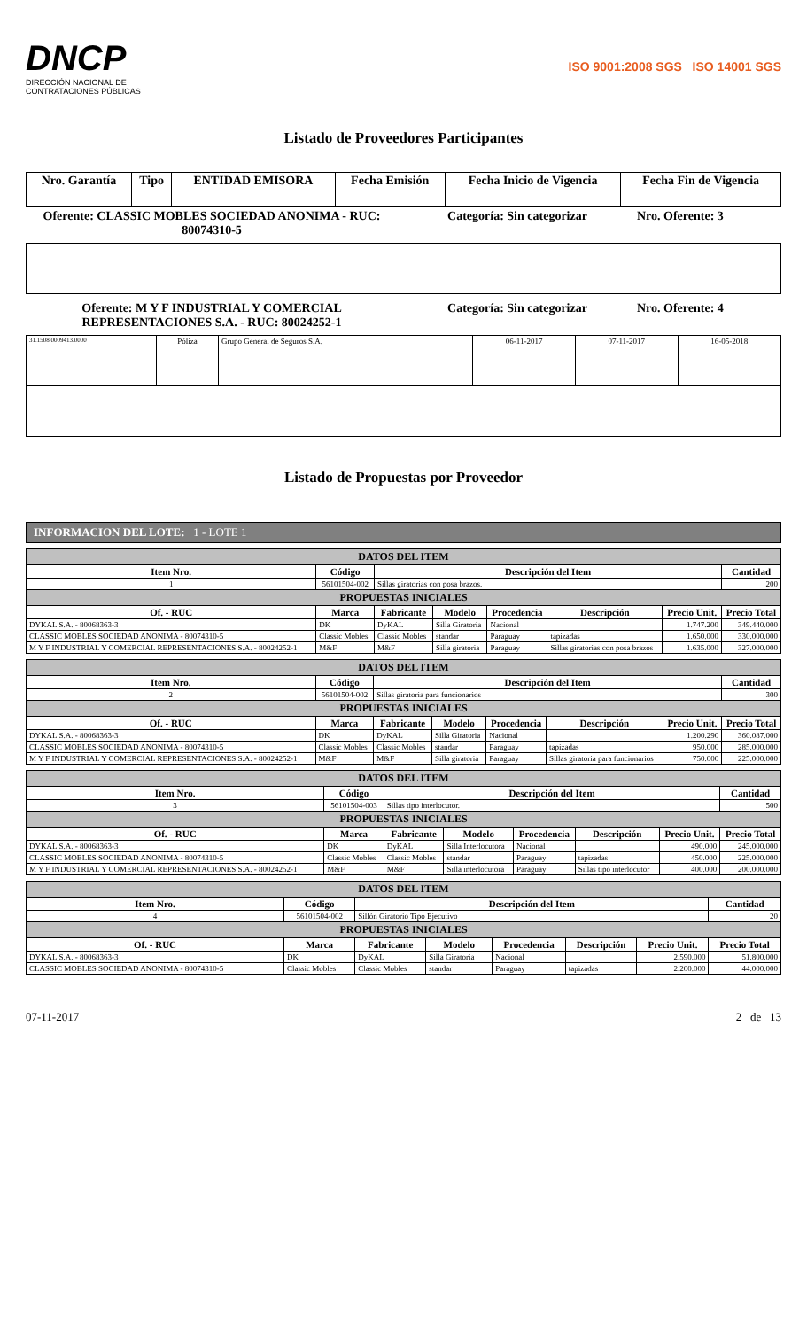DNCP
DIRECCIÓN NACIONAL DE
CONTRATACIONES PÚBLICAS
ISO 9001:2008 SGS ISO 14001 SGS
Listado de Proveedores Participantes
| Nro. Garantía | Tipo | ENTIDAD EMISORA | Fecha Emisión | Fecha Inicio de Vigencia | Fecha Fin de Vigencia |
| --- | --- | --- | --- | --- | --- |
Oferente: CLASSIC MOBLES SOCIEDAD ANONIMA - RUC: 80074310-5
Categoría: Sin categorizar Nro. Oferente: 3
Oferente: M Y F INDUSTRIAL Y COMERCIAL REPRESENTACIONES S.A. - RUC: 80024252-1
Categoría: Sin categorizar Nro. Oferente: 4
| 31.1508.0009413.0000 | Póliza | Grupo General de Seguros S.A. | 06-11-2017 | 07-11-2017 | 16-05-2018 |
Listado de Propuestas por Proveedor
INFORMACION DEL LOTE: 1 - LOTE 1
| DATOS DEL ITEM | | | | | | | |
| Item Nro. | Código | Descripción del Item | | | | | Cantidad |
| 1 | 56101504-002 | Sillas giratorias con posa brazos. | | | | | 200 |
| PROPUESTAS INICIALES | | | | | | | |
| Of. - RUC | Marca | Fabricante | Modelo | Procedencia | Descripción | Precio Unit. | Precio Total |
| DYKAL S.A. - 80068363-3 | DK | DyKAL | Silla Giratoria | Nacional | | 1.747.200 | 349.440.000 |
| CLASSIC MOBLES SOCIEDAD ANONIMA - 80074310-5 | Classic Mobles | Classic Mobles | standar | Paraguay | tapizadas | 1.650.000 | 330.000.000 |
| M Y F INDUSTRIAL Y COMERCIAL REPRESENTACIONES S.A. - 80024252-1 | M&F | M&F | Silla giratoria | Paraguay | Sillas giratorias con posa brazos | 1.635.000 | 327.000.000 |
| DATOS DEL ITEM | | | | | | | |
| Item Nro. | Código | Descripción del Item | | | | | Cantidad |
| 2 | 56101504-002 | Sillas giratoria para funcionarios | | | | | 300 |
| PROPUESTAS INICIALES | | | | | | | |
| Of. - RUC | Marca | Fabricante | Modelo | Procedencia | Descripción | Precio Unit. | Precio Total |
| DYKAL S.A. - 80068363-3 | DK | DyKAL | Silla Giratoria | Nacional | | 1.200.290 | 360.087.000 |
| CLASSIC MOBLES SOCIEDAD ANONIMA - 80074310-5 | Classic Mobles | Classic Mobles | standar | Paraguay | tapizadas | 950.000 | 285.000.000 |
| M Y F INDUSTRIAL Y COMERCIAL REPRESENTACIONES S.A. - 80024252-1 | M&F | M&F | Silla giratoria | Paraguay | Sillas giratoria para funcionarios | 750.000 | 225.000.000 |
| DATOS DEL ITEM | | | | | | | |
| Item Nro. | Código | Descripción del Item | | | | | Cantidad |
| 3 | 56101504-003 | Sillas tipo interlocutor. | | | | | 500 |
| PROPUESTAS INICIALES | | | | | | | |
| Of. - RUC | Marca | Fabricante | Modelo | Procedencia | Descripción | Precio Unit. | Precio Total |
| DYKAL S.A. - 80068363-3 | DK | DyKAL | Silla Interlocutora | Nacional | | 490.000 | 245.000.000 |
| CLASSIC MOBLES SOCIEDAD ANONIMA - 80074310-5 | Classic Mobles | Classic Mobles | standar | Paraguay | tapizadas | 450.000 | 225.000.000 |
| M Y F INDUSTRIAL Y COMERCIAL REPRESENTACIONES S.A. - 80024252-1 | M&F | M&F | Silla interlocutora | Paraguay | Sillas tipo interlocutor | 400.000 | 200.000.000 |
| DATOS DEL ITEM | | | | | | | |
| Item Nro. | Código | Descripción del Item | | | | | Cantidad |
| 4 | 56101504-002 | Sillón Giratorio Tipo Ejecutivo | | | | | 20 |
| PROPUESTAS INICIALES | | | | | | | |
| Of. - RUC | Marca | Fabricante | Modelo | Procedencia | Descripción | Precio Unit. | Precio Total |
| DYKAL S.A. - 80068363-3 | DK | DyKAL | Silla Giratoria | Nacional | | 2.590.000 | 51.800.000 |
| CLASSIC MOBLES SOCIEDAD ANONIMA - 80074310-5 | Classic Mobles | Classic Mobles | standar | Paraguay | tapizadas | 2.200.000 | 44.000.000 |
07-11-2017 2 de 13